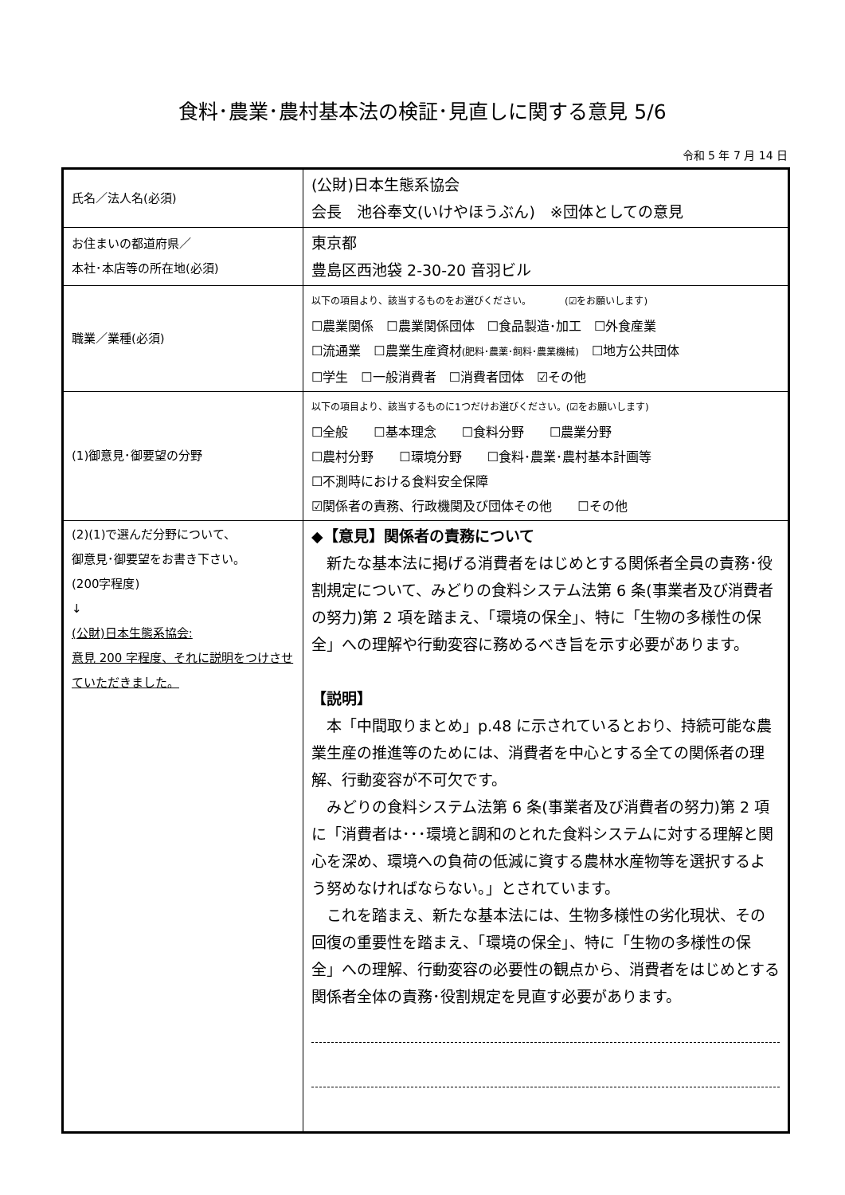食料･農業･農村基本法の検証･見直しに関する意見 5/6
令和 5 年 7 月 14 日
| 氏名／法人名(必須) | (公財)日本生態系協会 会長 池谷奉文(いけやほうぶん) ※団体としての意見 |
| お住まいの都道府県／ 本社･本店等の所在地(必須) | 東京都 豊島区西池袋 2-30-20 音羽ビル |
| 職業／業種(必須) | 以下の項目より、該当するものをお選びください。 (☑をお願いします) ☐農業関係 ☐農業関係団体 ☐食品製造･加工 ☐外食産業 ☐流通業 ☐農業生産資材 (肥料･農薬･飼料･農業機械) ☐地方公共団体 ☐学生 ☐一般消費者 ☐消費者団体 ☑その他 |
| (1)御意見･御要望の分野 | 以下の項目より、該当するものに1つだけお選びください。(☑をお願いします) ☐全般 ☐基本理念 ☐食料分野 ☐農業分野 ☐農村分野 ☐環境分野 ☐食料･農業･農村基本計画等 ☐不測時における食料安全保障 ☑関係者の責務、行政機関及び団体その他 ☐その他 |
| (2)(1)で選んだ分野について、 御意見･御要望をお書き下さい。 (200字程度) ↓ (公財)日本生態系協会: 意見 200 字程度、それに説明をつけさせていただきました。 | ◆【意見】関係者の責務について 新たな基本法に掲げる消費者をはじめとする関係者全員の責務･役割規定について、みどりの食料システム法第 6 条(事業者及び消費者の努力)第 2 項を踏まえ、「環境の保全」、特に「生物の多様性の保全」への理解や行動変容に務めるべき旨を示す必要があります。 【説明】 本「中間取りまとめ」p.48 に示されているとおり、持続可能な農業生産の推進等のためには、消費者を中心とする全ての関係者の理解、行動変容が不可欠です。 みどりの食料システム法第 6 条(事業者及び消費者の努力)第 2 項に「消費者は･･･環境と調和のとれた食料システムに対する理解と関心を深め、環境への負荷の低減に資する農林水産物等を選択するよう努めなければならない。」とされています。 これを踏まえ、新たな基本法には、生物多様性の劣化現状、その回復の重要性を踏まえ、「環境の保全」、特に「生物の多様性の保全」への理解、行動変容の必要性の観点から、消費者をはじめとする関係者全体の責務･役割規定を見直す必要があります。 |